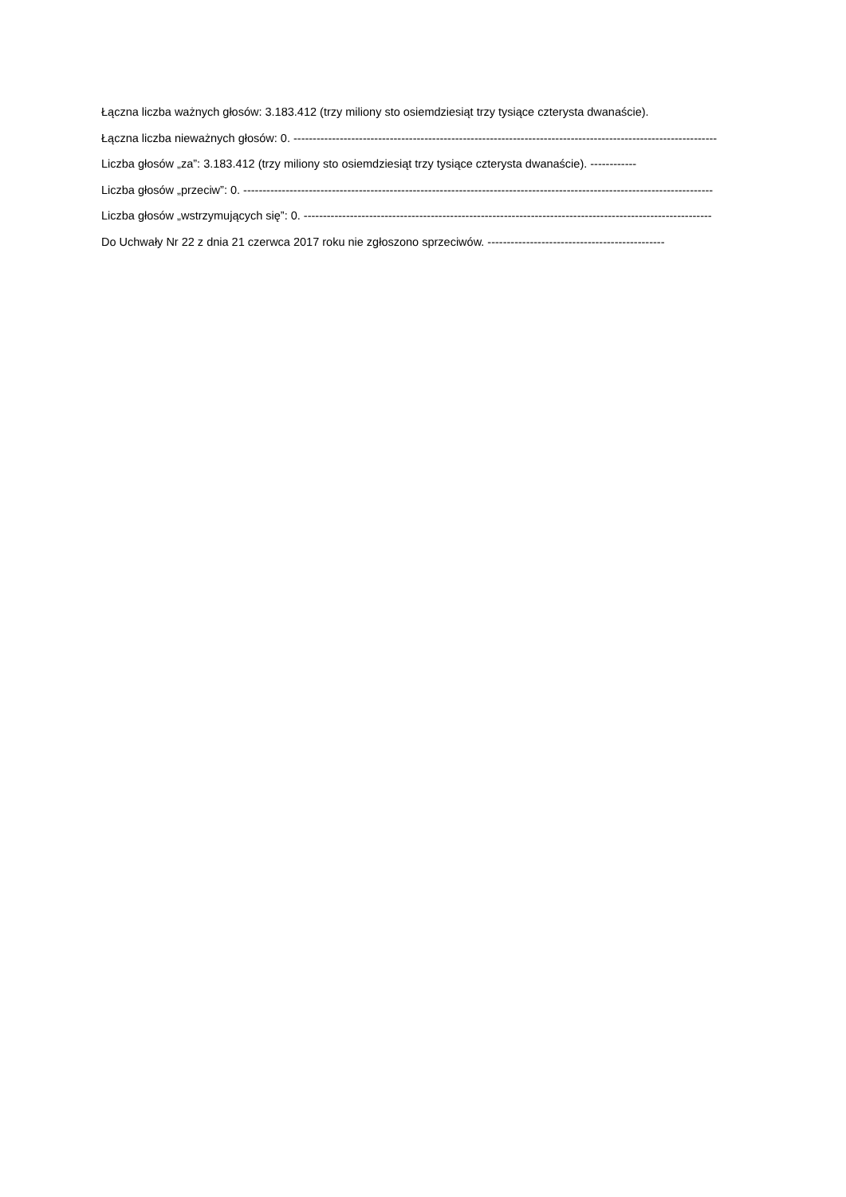Łączna liczba ważnych głosów: 3.183.412 (trzy miliony sto osiemdziesiąt trzy tysiące czterysta dwanaście).
Łączna liczba nieważnych głosów: 0. --------------------------------------------------------------------------------------------------------------
Liczba głosów „za”: 3.183.412 (trzy miliony sto osiemdziesiąt trzy tysiące czterysta dwanaście). ------------
Liczba głosów „przeciw”: 0. --------------------------------------------------------------------------------------------------------------------------
Liczba głosów „wstrzymujących się”: 0. ----------------------------------------------------------------------------------------------------------
Do Uchwały Nr 22 z dnia 21 czerwca 2017 roku nie zgłoszono sprzeciwów. ----------------------------------------------